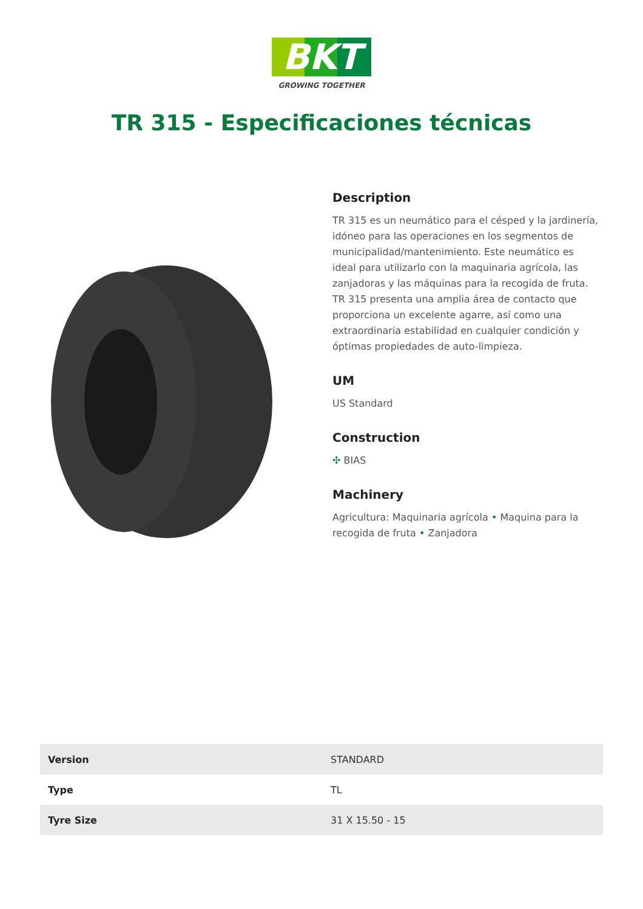BKT
GROWING TOGETHER
TR 315 - Especificaciones técnicas
Description
TR 315 es un neumático para el césped y la jardinería, idóneo para las operaciones en los segmentos de municipalidad/mantenimiento. Este neumático es ideal para utilizarlo con la maquinaria agrícola, las zanjadoras y las máquinas para la recogida de fruta. TR 315 presenta una amplia área de contacto que proporciona un excelente agarre, así como una extraordinaria estabilidad en cualquier condición y óptimas propiedades de auto-limpieza.
UM
US Standard
Construction
✣ BIAS
Machinery
Agricultura: Maquinaria agrícola • Maquina para la recogida de fruta • Zanjadora
| Version | STANDARD |
| Type | TL |
| Tyre Size | 31 X 15.50 - 15 |